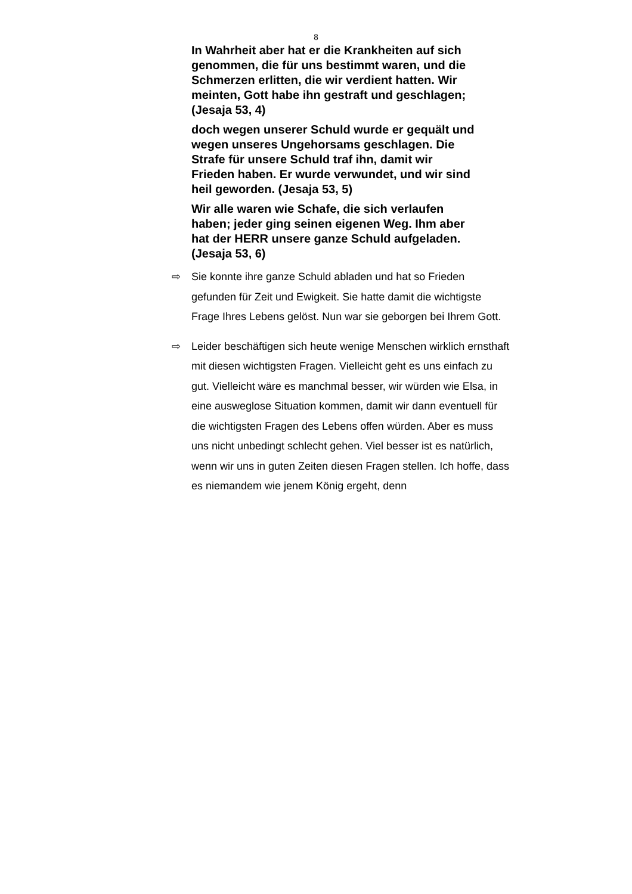8
In Wahrheit aber hat er die Krankheiten auf sich genommen, die für uns bestimmt waren, und die Schmerzen erlitten, die wir verdient hatten. Wir meinten, Gott habe ihn gestraft und geschlagen; (Jesaja 53, 4)
doch wegen unserer Schuld wurde er gequält und wegen unseres Ungehorsams geschlagen. Die Strafe für unsere Schuld traf ihn, damit wir Frieden haben. Er wurde verwundet, und wir sind heil geworden. (Jesaja 53, 5)
Wir alle waren wie Schafe, die sich verlaufen haben; jeder ging seinen eigenen Weg. Ihm aber hat der HERR unsere ganze Schuld aufgeladen. (Jesaja 53, 6)
⇨ Sie konnte ihre ganze Schuld abladen und hat so Frieden gefunden für Zeit und Ewigkeit. Sie hatte damit die wichtigste Frage Ihres Lebens gelöst. Nun war sie geborgen bei Ihrem Gott.
⇨ Leider beschäftigen sich heute wenige Menschen wirklich ernsthaft mit diesen wichtigsten Fragen. Vielleicht geht es uns einfach zu gut. Vielleicht wäre es manchmal besser, wir würden wie Elsa, in eine ausweglose Situation kommen, damit wir dann eventuell für die wichtigsten Fragen des Lebens offen würden. Aber es muss uns nicht unbedingt schlecht gehen. Viel besser ist es natürlich, wenn wir uns in guten Zeiten diesen Fragen stellen. Ich hoffe, dass es niemandem wie jenem König ergeht, denn